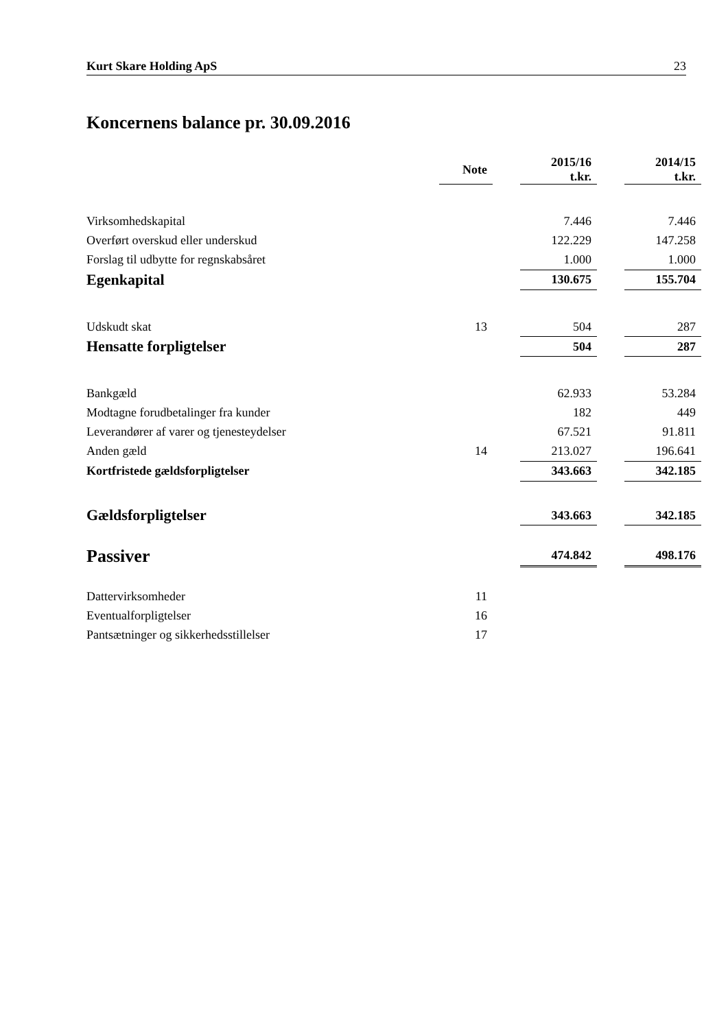Kurt Skare Holding ApS 23
Koncernens balance pr. 30.09.2016
| | Note | | 2015/16 t.kr. | | 2014/15 t.kr. |
| --- | --- | --- | --- | --- | --- |
| Virksomhedskapital | | | 7.446 | | 7.446 |
| Overført overskud eller underskud | | | 122.229 | | 147.258 |
| Forslag til udbytte for regnskabsåret | | | 1.000 | | 1.000 |
| Egenkapital | | | 130.675 | | 155.704 |
| Udskudt skat | 13 | | 504 | | 287 |
| Hensatte forpligtelser | | | 504 | | 287 |
| Bankgæld | | | 62.933 | | 53.284 |
| Modtagne forudbetalinger fra kunder | | | 182 | | 449 |
| Leverandører af varer og tjenesteydelser | | | 67.521 | | 91.811 |
| Anden gæld | 14 | | 213.027 | | 196.641 |
| Kortfristede gældsforpligtelser | | | 343.663 | | 342.185 |
| Gældsforpligtelser | | | 343.663 | | 342.185 |
| Passiver | | | 474.842 | | 498.176 |
| Dattervirksomheder | 11 | | | | |
| Eventualforpligtelser | 16 | | | | |
| Pantsætninger og sikkerhedsstillelser | 17 | | | | |